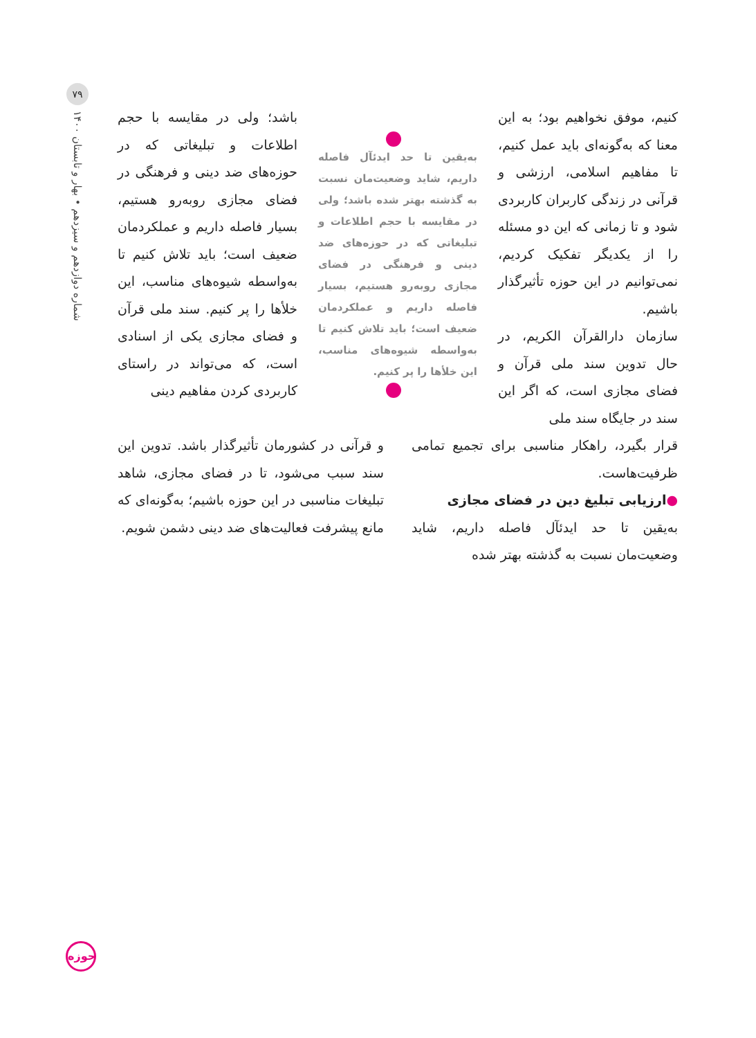۷۹
شماره دوازدهم و سیزدهم • بهار و تابستان ۱۴۰۰
کنیم، موفق نخواهیم بود؛ به این معنا که به‌گونه‌ای باید عمل کنیم، تا مفاهیم اسلامی، ارزشی و قرآنی در زندگی کاربران کاربردی شود و تا زمانی که این دو مسئله را از یکدیگر تفکیک کردیم، نمی‌توانیم در این حوزه تأثیرگذار باشیم.
سازمان دارالقرآن الکریم، در حال تدوین سند ملی قرآن و فضای مجازی است، که اگر این سند در جایگاه سند ملی
به‌یقین تا حد ایدئآل فاصله داریم، شاید وضعیت‌مان نسبت به گذشته بهتر شده باشد؛ ولی در مقایسه با حجم اطلاعات و تبلیغاتی که در حوزه‌های ضد دینی و فرهنگی در فضای مجازی روبه‌رو هستیم، بسیار فاصله داریم و عملکردمان ضعیف است؛ باید تلاش کنیم تا به‌واسطه شیوه‌های مناسب، این خلأها را پر کنیم.
باشد؛ ولی در مقایسه با حجم اطلاعات و تبلیغاتی که در حوزه‌های ضد دینی و فرهنگی در فضای مجازی روبه‌رو هستیم، بسیار فاصله داریم و عملکردمان ضعیف است؛ باید تلاش کنیم تا به‌واسطه شیوه‌های مناسب، این خلأها را پر کنیم. سند ملی قرآن و فضای مجازی یکی از اسنادی است، که می‌تواند در راستای کاربردی کردن مفاهیم دینی
قرار بگیرد، راهکار مناسبی برای تجمیع تمامی ظرفیت‌هاست.
●ارزیابی تبلیغ دین در فضای مجازی
به‌یقین تا حد ایدئآل فاصله داریم، شاید وضعیت‌مان نسبت به گذشته بهتر شده
و قرآنی در کشورمان تأثیرگذار باشد. تدوین این سند سبب می‌شود، تا در فضای مجازی، شاهد تبلیغات مناسبی در این حوزه باشیم؛ به‌گونه‌ای که مانع پیشرفت فعالیت‌های ضد دینی دشمن شویم.
حوزه